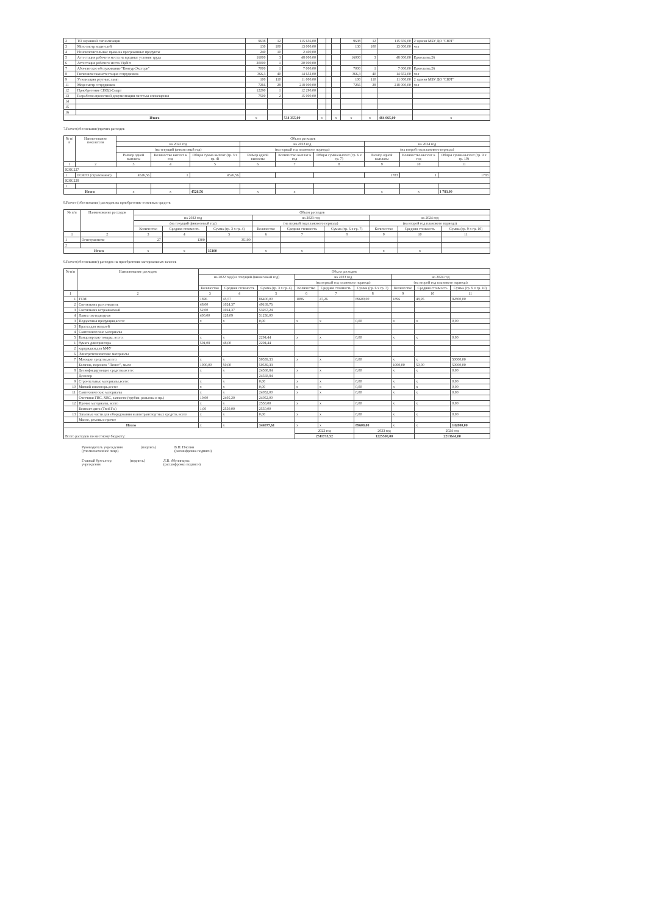| 2 | ТО охранной сигнализации | 9638 | 12 | 115 656,00 | | | | 9638 | 12 | 115 656,00 | 2 здания МБУ ДО "СЮТ" |
| 3 | Мотосмотр водителей | 130 | 100 | 13 000,00 | | | | 130 | 100 | 13 000,00 | чел |
| 4 | Неисключительные права на программные продукты | 240 | 10 | 2 400,00 | | | | | | | |
| 5 | Аттестация рабочего места на вредные условия труда | 16000 | 3 | 48 000,00 | | | | 16000 | 3 | 48 000,00 | Ермолаева,26 |
| 6 | Аттестация рабочего места VipNet | 20000 | 1 | 20 000,00 | | | | | | | |
| 7 | Абонентское обслуживание "Контур-Экстерн" | 7000 | 1 | 7 000,00 | | | | 7000 | 1 | 7 000,00 | Ермолаева,26 |
| 8 | Гигиеническая аттестация сотрудников | 366,3 | 40 | 14 652,00 | | | | 366,3 | 40 | 14 652,00 | чел |
| 9 | Утилизация ртутных ламп | 100 | 110 | 11 000,00 | | | | 100 | 110 | 11 000,00 | 2 здания МБУ ДО "СЮТ" |
| 11 | Медосмотр сотрудников | 7266 | 28 | 218 000,00 | | | | 7266 | 28 | 218 000,00 | чел |
| 12 | Приобретение СПОД-Смарт | 12290 | 1 | 12 290,00 | | | | | | | |
| 13 | Разработка проектной документации системы оповещения | 7500 | 2 | 15 000,00 | | | | | | | |
| 14 | | | | | | | | | | | |
| 15 | | | | | | | | | | | |
| 16 | | | | | | | | | | | |
| Итого | | х | | 534 355,00 | х | | х | х | х | 484 065,00 | х |
7.Расчет(обоснование)прочих расходов
| № п/п | Наименование показателя | Объем расходов | | | | | | | | |
| --- | --- | --- | --- | --- | --- | --- | --- | --- | --- | --- |
| | | на 2022 год | | | на 2023 год | | | на 2024 год | | |
| | | (на текущий финансовый год) | | | (на первый год планового периода) | | | (на второй год планового периода) | | |
| | | Размер одной выплаты | Количество выплат в год | Общая сумма выплат (гр. 3 х гр. 4) | Размер одной выплаты | Количество выплат в год | Общая сумма выплат (гр. 6 х гр. 7) | Размер одной выплаты | Количество выплат в год | Общая сумма выплат (гр. 9 х гр. 10) |
| 1 | 2 | 3 | 4 | 5 | 6 | 7 | 8 | 9 | 10 | 11 |
| КЭК 227 | | | | | | | | | | |
| 1 | ОСАГО (страхование) | 4526,56 | 1 | 4526,56 | | | | 1783 | 1 | 1783 |
| КЭК 228 | | | | | | | | | | |
| 1 | | | | | | | | | | |
| Итого | | х | х | 4526,56 | х | х | | х | х | 1 783,00 |
8.Расчет (обоснование) расходов на приобретение основных средств
| № п/п | Наименование расходов | Объем расходов | | | | | | | | |
| --- | --- | --- | --- | --- | --- | --- | --- | --- | --- | --- |
| | | на 2022 год | | | на 2023 год | | | на 2024 год | | |
| | | (на текущий финансовый год) | | | (на первый год планового периода) | | | (на второй год планового периода) | | |
| | | Количество | Средняя стоимость | Сумма (гр. 3 х гр. 4) | Количество | Средняя стоимость | Сумма (гр. 6 х гр. 7) | Количество | Средняя стоимость | Сумма (гр. 9 х гр. 10) |
| 1 | 2 | 3 | 4 | 5 | 6 | 7 | 8 | 9 | 10 | 11 |
| 1 | Огнетушители | 27 | 1300 | 35100 | | | | | | |
| 2 | | | | | | | | | | |
| Итого | | х | х | 35100 | х | х | | х | х | |
9.Расчет(обоснование) расходов на приобретение материальных запасов
| № п/п | Наименование расходов | Объем расходов | | | | | | | | |
| --- | --- | --- | --- | --- | --- | --- | --- | --- | --- | --- |
| | | на 2022 год (на текущий финансовый год) | | | на 2023 год | | | на 2024 год | | |
| | | | | | (на первый год планового периода) | | | (на второй год планового периода) | | |
| | | Количество | Средняя стоимость | Сумма (гр. 3 х гр. 4) | Количество | Средняя стоимость | Сумма (гр. 6 х гр. 7) | Количество | Средняя стоимость | Сумма (гр. 9 х гр. 10) |
| 1 | 2 | 3 | 4 | 5 | 6 | 7 | 8 | 9 | 10 | 11 |
| 1 | ГСМ | 1896 | 45,57 | 86400,00 | 1896 | 47,26 | 89600,00 | 1896 | 48,95 | 92800,00 |
| 2 | Светильник рассеиватель | 48,00 | 1024,37 | 49169,76 | | | | | | |
| 3 | Светильник встраиваемый | 52,00 | 1024,37 | 53267,24 | | | | | | |
| 4 | Лампа светодиодная | 400,00 | 128,09 | 51236,00 | | | | | | |
| 3 | Подарочная продукция,всего: | х | х | 0,00 | х | х | 0,00 | х | х | 0,00 |
| 3 | Краска для моделей | | | | | | | | | |
| 4 | Сантехнические материалы | | | | | | | | | |
| 5 | Канцелярские товары, всего: | х | х | 2294,44 | х | х | 0,00 | х | х | 0,00 |
| 1 | бумага для принтера | 501,08 | 48,00 | 2294,44 | | | | | | |
| 2 | картриджи для МФУ | | | | | | | | | |
| 6 | Электротехнические материалы | | | | | | | | | |
| 7 | Моющие средства,всего: | х | х | 50539,33 | х | х | 0,00 | х | х | 50000,00 |
| | Белизна, порошок "Пемос", мыло | 1000,00 | 50,00 | 50539,33 | | | | 1000,00 | 50,00 | 50000,00 |
| 8 | Дезинфицирующие средства,всего: | х | х | 24568,84 | х | х | 0,00 | х | х | 0,00 |
| | Деохлор | | | 24568,84 | | | | | | |
| 9 | Строительные материалы,всего: | х | х | 0,00 | х | х | 0,00 | х | х | 0,00 |
| 10 | Мягкий инвентарь,всего: | х | х | 0,00 | х | х | 0,00 | х | х | 0,00 |
| 11 | Сантехнические материалы | х | х | 24052,00 | х | х | 0,00 | х | х | 0,00 |
| | Счетчики ГВС, ХВС, запчасти (трубки, разъемы и пр.) | 10,00 | 2405,20 | 24052,00 | | | | | | |
| 12 | Прочие материалы, всего | х | х | 2550,00 | х | х | 0,00 | х | х | 0,00 |
| | Компакт-диск (Tmtl Fw) | 1,00 | 2550,00 | 2550,00 | | | | | | |
| 13 | Запасные части для оборудования и автотранспортных средств, всего | х | х | 0,00 | х | х | 0,00 | х | х | 0,00 |
| | Масло, ремень и прочее | | | | | | | | | |
| Итого | | х | х | 344077,61 | х | х | 89600,00 | х | х | 142800,00 |
| Всего расходов по местному бюджету: | | | | | 2022 год | | 2023 год | | 2024 год | |
| | | | | | 2511733,52 | | 1225500,00 | | 2213644,00 | |
Руководитель учреждения
(уполномоченное лицо)
(подпись) В.П. Пчелин
(расшифровка подписи)
Главный бухгалтер
учреждения
(подпись) Л.В. Абелинцева
(расшифровка подписи)